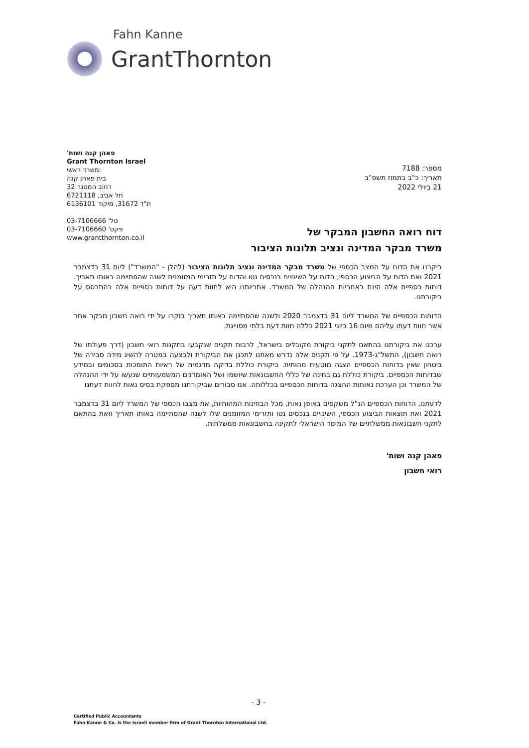Fahn Kanne
GrantThornton
פאהן קנה ושות'
Grant Thornton Israel
משרד ראשי:
בית פאהן קנה
רחוב המסגר 32
תל אביב, 6721118
ת"ד 31672, מיקוד 6136101
טל' 03-7106666
פקס' 03-7106660
www.grantthornton.co.il
מספר: 7188
תאריך: כ"ב בתמוז תשפ"ב
21 ביולי 2022
דוח רואה החשבון המבקר של
משרד מבקר המדינה ונציב תלונות הציבור
ביקרנו את הדוח על המצב הכספי של משרד מבקר המדינה ונציב תלונות הציבור (להלן - "המשרד") ליום 31 בדצמבר 2021 ואת הדוח על הביצוע הכספי, הדוח על השינויים בנכסים נטו והדוח על תזרימי המזומנים לשנה שהסתיימה באותו תאריך. דוחות כספיים אלה הינם באחריות ההנהלה של המשרד. אחריותנו היא לחוות דעה על דוחות כספיים אלה בהתבסס על ביקורתנו.
הדוחות הכספיים של המשרד ליום 31 בדצמבר 2020 ולשנה שהסתיימה באותו תאריך בוקרו על ידי רואה חשבון מבקר אחר אשר חוות דעתו עליהם מיום 16 ביוני 2021 כללה חוות דעת בלתי מסוייגת.
ערכנו את ביקורתנו בהתאם לתקני ביקורת מקובלים בישראל, לרבות תקנים שנקבעו בתקנות רואי חשבון (דרך פעולתו של רואה חשבון), התשל"ג-1973. על פי תקנים אלה נדרש מאתנו לתכנן את הביקורת ולבצעה במטרה להשיג מידה סבירה של ביטחון שאין בדוחות הכספיים הצגה מוטעית מהותית. ביקורת כוללת בדיקה מדגמית של ראיות התומכות בסכומים ובמידע שבדוחות הכספיים. ביקורת כוללת גם בחינה של כללי החשבונאות שיושמו ושל האומדנים המשמעותיים שנעשו על ידי ההנהלה של המשרד וכן הערכת נאותות ההצגה בדוחות הכספיים בכללותה. אנו סבורים שביקורתנו מספקת בסיס נאות לחוות דעתנו
לדעתנו, הדוחות הכספיים הנ"ל משקפים באופן נאות, מכל הבחינות המהותיות, את מצבו הכספי של המשרד ליום 31 בדצמבר 2021 ואת תוצאות הביצוע הכספי, השינויים בנכסים נטו ותזרימי המזומנים שלו לשנה שהסתיימה באותו תאריך וזאת בהתאם לתקני חשבונאות ממשלתיים של המוסד הישראלי לתקינה בחשבונאות ממשלתית.
פאהן קנה ושות'
רואי חשבון
- 3 -
Certified Public Accountants
Fahn Kanne & Co. is the Israeli member firm of Grant Thornton International Ltd.